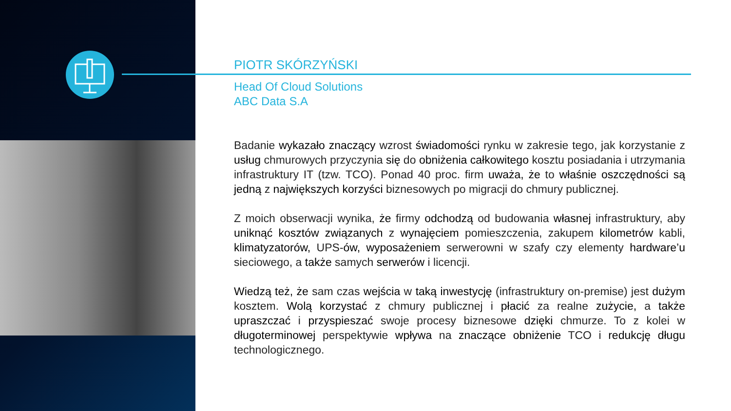PIOTR SKÓRZYŃSKI
Head Of Cloud Solutions
ABC Data S.A
Badanie wykazało znaczący wzrost świadomości rynku w zakresie tego, jak korzystanie z usług chmurowych przyczynia się do obniżenia całkowitego kosztu posiadania i utrzymania infrastruktury IT (tzw. TCO). Ponad 40 proc. firm uważa, że to właśnie oszczędności są jedną z największych korzyści biznesowych po migracji do chmury publicznej.
Z moich obserwacji wynika, że firmy odchodzą od budowania własnej infrastruktury, aby uniknąć kosztów związanych z wynajęciem pomieszczenia, zakupem kilometrów kabli, klimatyzatorów, UPS-ów, wyposażeniem serwerowni w szafy czy elementy hardware’u sieciowego, a także samych serwerów i licencji.
Wiedzą też, że sam czas wejścia w taką inwestycję (infrastruktury on-premise) jest dużym kosztem. Wolą korzystać z chmury publicznej i płacić za realne zużycie, a także upraszczać i przyspieszać swoje procesy biznesowe dzięki chmurze. To z kolei w długoterminowej perspektywie wpływa na znaczące obniżenie TCO i redukcję długu technologicznego.